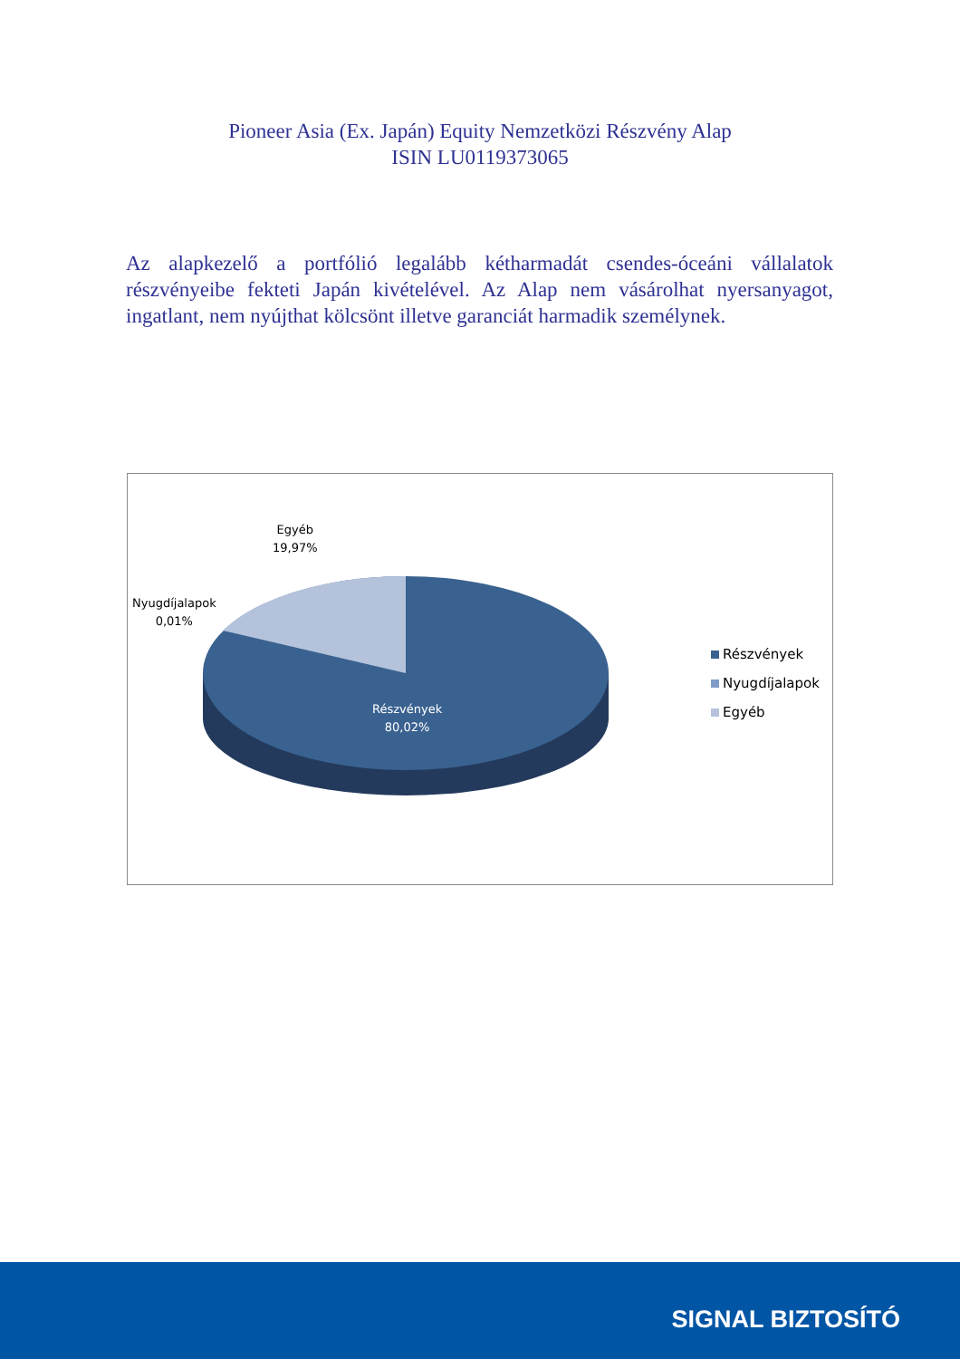Pioneer Asia (Ex. Japán) Equity Nemzetközi Részvény Alap
ISIN LU0119373065
Az alapkezelő a portfólió legalább kétharmadát csendes-óceáni vállalatok részvényeibe fekteti Japán kivételével. Az Alap nem vásárolhat nyersanyagot, ingatlant, nem nyújthat kölcsönt illetve garanciát harmadik személynek.
Egyéb
19,97%
Nyugdíjalapok
0,01%
Részvények
80,02%
Részvények
Nyugdíjalapok
Egyéb
SIGNAL BIZTOSÍTÓ